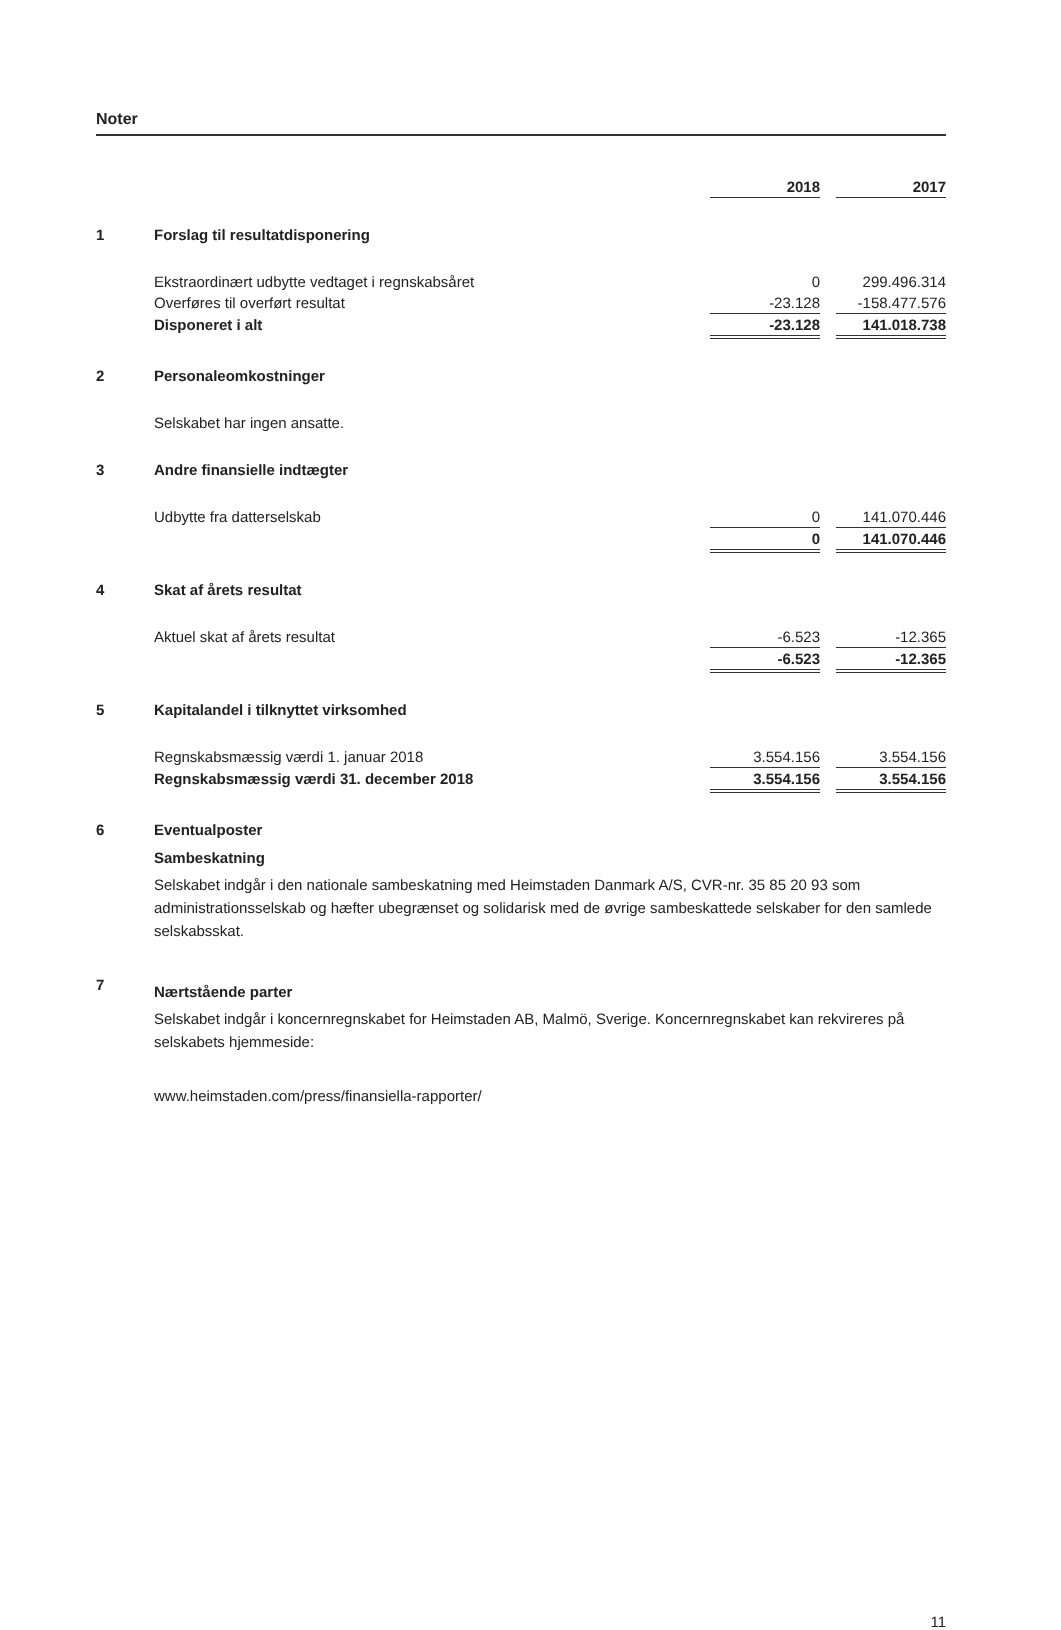Noter
| | | 2018 | | 2017 |
| 1 | Forslag til resultatdisponering | | | |
| | Ekstraordinært udbytte vedtaget i regnskabsåret | 0 | | 299.496.314 |
| | Overføres til overført resultat | -23.128 | | -158.477.576 |
| | Disponeret i alt | -23.128 | | 141.018.738 |
| 2 | Personaleomkostninger | | | |
| | Selskabet har ingen ansatte. | | | |
| 3 | Andre finansielle indtægter | | | |
| | Udbytte fra datterselskab | 0 | | 141.070.446 |
| | | 0 | | 141.070.446 |
| 4 | Skat af årets resultat | | | |
| | Aktuel skat af årets resultat | -6.523 | | -12.365 |
| | | -6.523 | | -12.365 |
| 5 | Kapitalandel i tilknyttet virksomhed | | | |
| | Regnskabsmæssig værdi 1. januar 2018 | 3.554.156 | | 3.554.156 |
| | Regnskabsmæssig værdi 31. december 2018 | 3.554.156 | | 3.554.156 |
| 6 | Eventualposter | | | |
| | Sambeskatning Selskabet indgår i den nationale sambeskatning med Heimstaden Danmark A/S, CVR-nr. 35 85 20 93 som administrationsselskab og hæfter ubegrænset og solidarisk med de øvrige sambeskattede selskaber for den samlede selskabsskat. | | | |
| 7 | Nærtstående parter Selskabet indgår i koncernregnskabet for Heimstaden AB, Malmö, Sverige. Koncernregnskabet kan rekvireres på selskabets hjemmeside: www.heimstaden.com/press/finansiella-rapporter/ | | | |
11